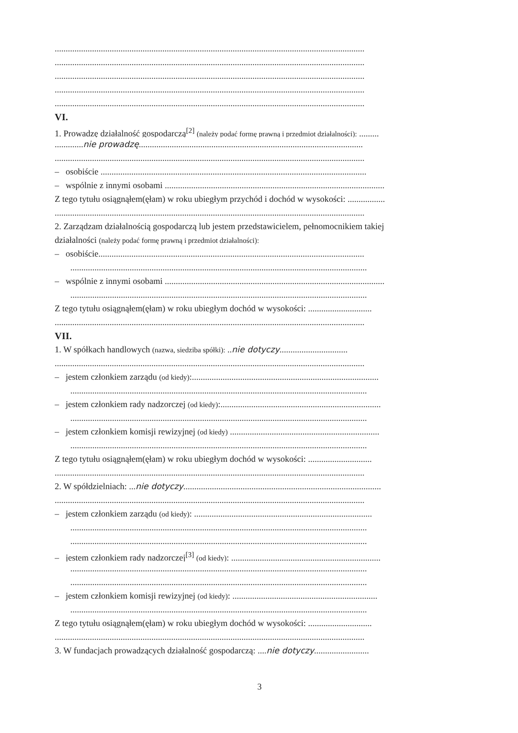.............................................................................................................................................
.............................................................................................................................................
.............................................................................................................................................
.............................................................................................................................................
.............................................................................................................................................
VI.
1. Prowadzę działalność gospodarczą<sup>[2]</sup> (należy podać formę prawną i przedmiot działalności): .........
.............nie prowadzę......................................................................................................
.............................................................................................................................................
– osobiście .........................................................................................................................
– wspólnie z innymi osobami ....................................................................................................
Z tego tytułu osiągnąłem(ęłam) w roku ubiegłym przychód i dochód w wysokości: .................
.............................................................................................................................................
2. Zarządzam działalnością gospodarczą lub jestem przedstawicielem, pełnomocnikiem takiej
działalności (należy podać formę prawną i przedmiot działalności):
– osobiście.........................................................................................................................
.......................................................................................................................................
– wspólnie z innymi osobami ....................................................................................................
.......................................................................................................................................
Z tego tytułu osiągnąłem(ęłam) w roku ubiegłym dochód w wysokości: .............................
.............................................................................................................................................
VII.
1. W spółkach handlowych (nazwa, siedziba spółki): ..nie dotyczy...............................
.............................................................................................................................................
– jestem członkiem zarządu (od kiedy):.....................................................................................
.......................................................................................................................................
– jestem członkiem rady nadzorczej (od kiedy):.........................................................................
.......................................................................................................................................
– jestem członkiem komisji rewizyjnej (od kiedy) ....................................................................
.......................................................................................................................................
Z tego tytułu osiągnąłem(ęłam) w roku ubiegłym dochód w wysokości: .............................
.............................................................................................................................................
2. W spółdzielniach: ...nie dotyczy..........................................................................................
.............................................................................................................................................
– jestem członkiem zarządu (od kiedy): .................................................................................
.......................................................................................................................................
.......................................................................................................................................
– jestem członkiem rady nadzorczej<sup>[3]</sup> (od kiedy): ....................................................................
.......................................................................................................................................
.......................................................................................................................................
– jestem członkiem komisji rewizyjnej (od kiedy): ..................................................................
.......................................................................................................................................
Z tego tytułu osiągnąłem(ęłam) w roku ubiegłym dochód w wysokości: .............................
.............................................................................................................................................
3. W fundacjach prowadzących działalność gospodarczą: ....nie dotyczy.........................
3